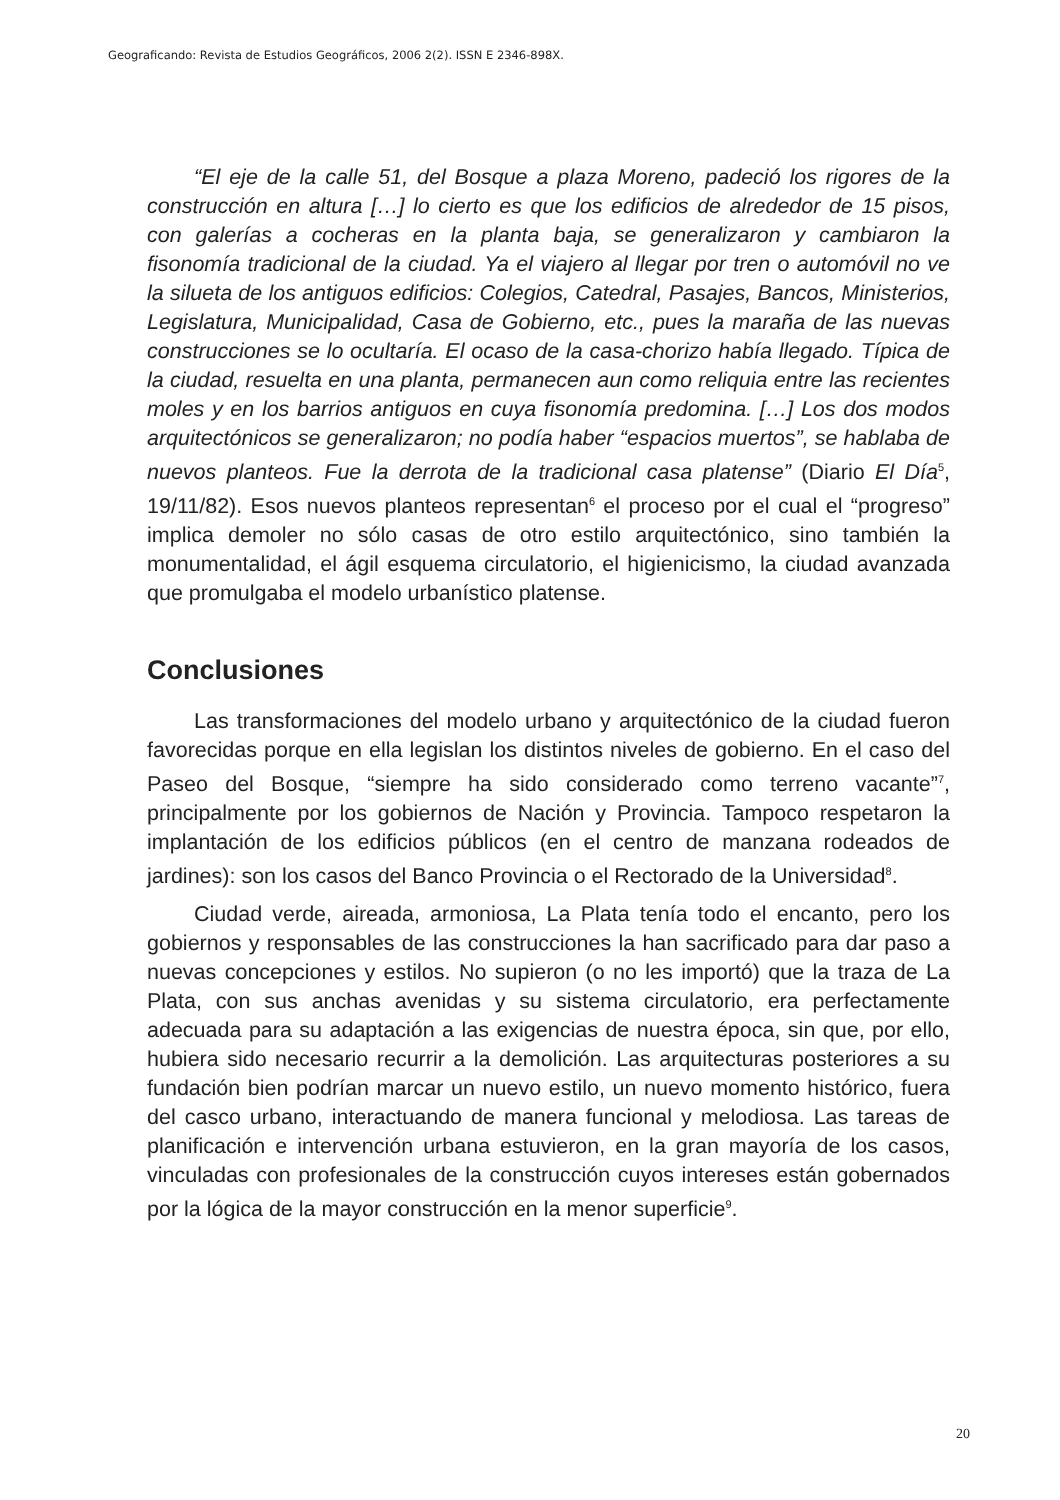Geograficando: Revista de Estudios Geográficos, 2006 2(2). ISSN E 2346-898X.
“El eje de la calle 51, del Bosque a plaza Moreno, padeció los rigores de la construcción en altura […] lo cierto es que los edificios de alrededor de 15 pisos, con galerías a cocheras en la planta baja, se generalizaron y cambiaron la fisonomía tradicional de la ciudad. Ya el viajero al llegar por tren o automóvil no ve la silueta de los antiguos edificios: Colegios, Catedral, Pasajes, Bancos, Ministerios, Legislatura, Municipalidad, Casa de Gobierno, etc., pues la maraña de las nuevas construcciones se lo ocultaría. El ocaso de la casa-chorizo había llegado. Típica de la ciudad, resuelta en una planta, permanecen aun como reliquia entre las recientes moles y en los barrios antiguos en cuya fisonomía predomina. […] Los dos modos arquitectónicos se generalizaron; no podía haber “espacios muertos”, se hablaba de nuevos planteos. Fue la derrota de la tradicional casa platense” (Diario El Día<sup>5</sup>, 19/11/82). Esos nuevos planteos representan<sup>6</sup> el proceso por el cual el “progreso” implica demoler no sólo casas de otro estilo arquitectónico, sino también la monumentalidad, el ágil esquema circulatorio, el higienicismo, la ciudad avanzada que promulgaba el modelo urbanístico platense.
Conclusiones
Las transformaciones del modelo urbano y arquitectónico de la ciudad fueron favorecidas porque en ella legislan los distintos niveles de gobierno. En el caso del Paseo del Bosque, “siempre ha sido considerado como terreno vacante”<sup>7</sup>, principalmente por los gobiernos de Nación y Provincia. Tampoco respetaron la implantación de los edificios públicos (en el centro de manzana rodeados de jardines): son los casos del Banco Provincia o el Rectorado de la Universidad<sup>8</sup>.
Ciudad verde, aireada, armoniosa, La Plata tenía todo el encanto, pero los gobiernos y responsables de las construcciones la han sacrificado para dar paso a nuevas concepciones y estilos. No supieron (o no les importó) que la traza de La Plata, con sus anchas avenidas y su sistema circulatorio, era perfectamente adecuada para su adaptación a las exigencias de nuestra época, sin que, por ello, hubiera sido necesario recurrir a la demolición. Las arquitecturas posteriores a su fundación bien podrían marcar un nuevo estilo, un nuevo momento histórico, fuera del casco urbano, interactuando de manera funcional y melodiosa. Las tareas de planificación e intervención urbana estuvieron, en la gran mayoría de los casos, vinculadas con profesionales de la construcción cuyos intereses están gobernados por la lógica de la mayor construcción en la menor superficie<sup>9</sup>.
20